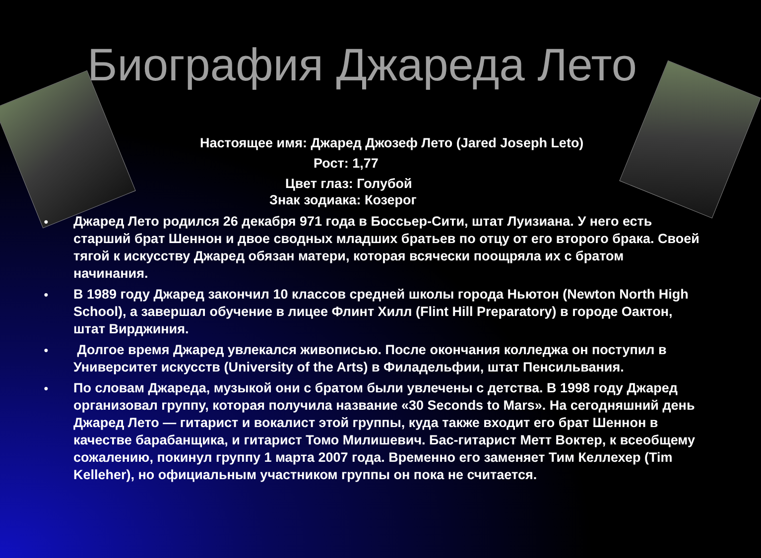Биография Джареда Лето
Настоящее имя: Джаред Джозеф Лето (Jared Joseph Leto)
Рост: 1,77
Цвет глаз: Голубой
Знак зодиака: Козерог
● Джаред Лето родился 26 декабря 971 года в Боссьер-Сити, штат Луизиана. У него есть старший брат Шеннон и двое сводных младших братьев по отцу от его второго брака. Своей тягой к искусству Джаред обязан матери, которая всячески поощряла их с братом начинания.
● В 1989 году Джаред закончил 10 классов средней школы города Ньютон (Newton North High School), а завершал обучение в лицее Флинт Хилл (Flint Hill Preparatory) в городе Оактон, штат Вирджиния.
● Долгое время Джаред увлекался живописью. После окончания колледжа он поступил в Университет искусств (University of the Arts) в Филадельфии, штат Пенсильвания.
● По словам Джареда, музыкой они с братом были увлечены с детства. В 1998 году Джаред организовал группу, которая получила название «30 Seconds to Mars». На сегодняшний день Джаред Лето — гитарист и вокалист этой группы, куда также входит его брат Шеннон в качестве барабанщика, и гитарист Томо Милишевич. Бас-гитарист Метт Воктер, к всеобщему сожалению, покинул группу 1 марта 2007 года. Временно его заменяет Тим Келлехер (Tim Kelleher), но официальным участником группы он пока не считается.